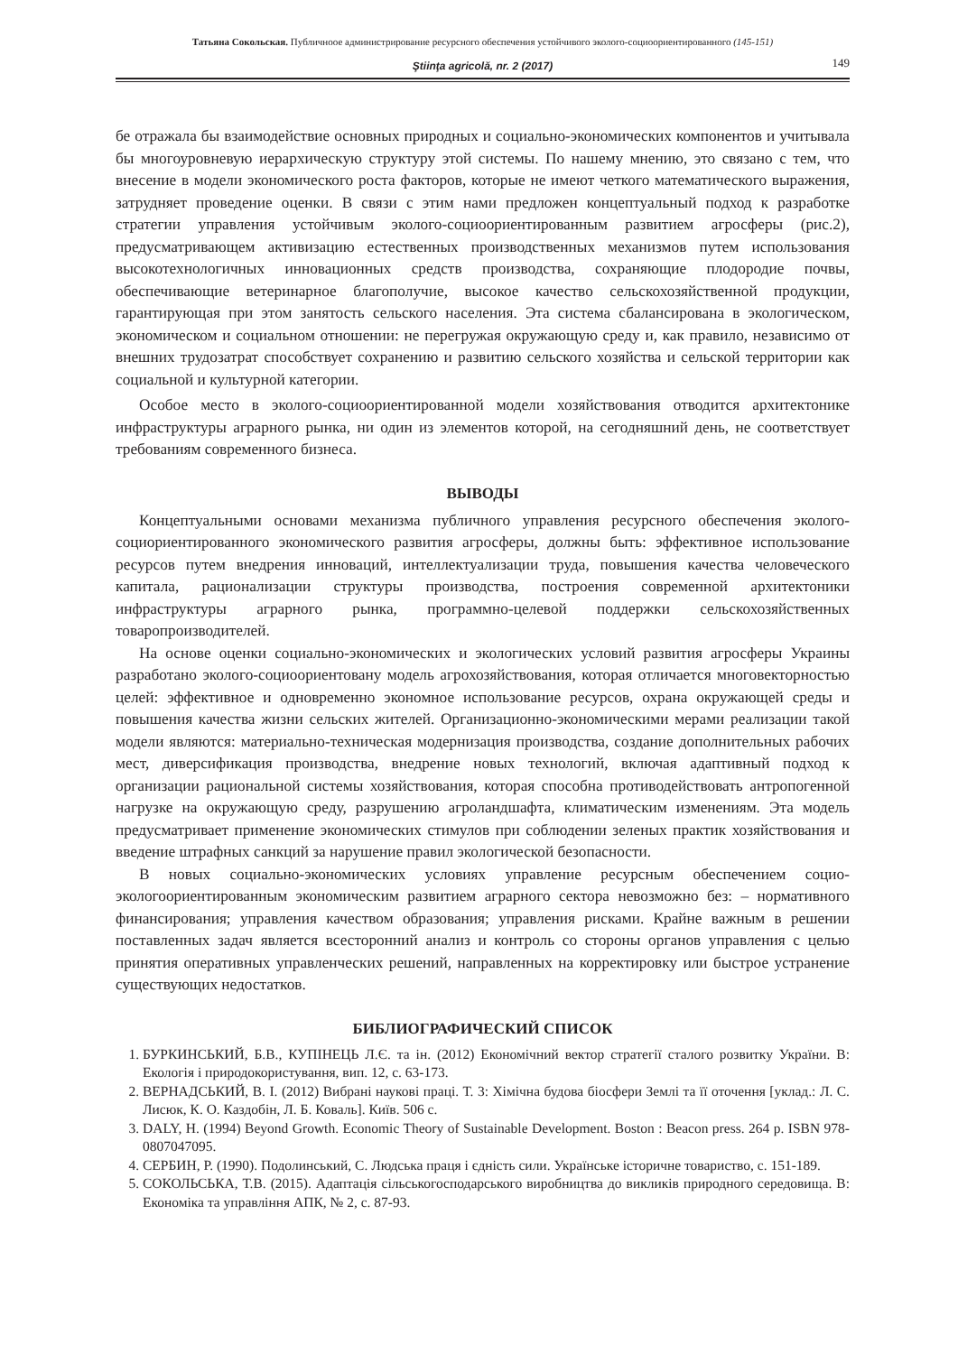Татьяна Сокольская. Публичноое администрирование ресурсного обеспечения устойчивого эколого-социоориентированного (145-151)
Ştiinţa agricolă, nr. 2 (2017) 149
бе отражала бы взаимодействие основных природных и социально-экономических компонентов и учитывала бы многоуровневую иерархическую структуру этой системы. По нашему мнению, это связано с тем, что внесение в модели экономического роста факторов, которые не имеют четкого математического выражения, затрудняет проведение оценки. В связи с этим нами предложен концептуальный подход к разработке стратегии управления устойчивым эколого-социоориентированным развитием агросферы (рис.2), предусматривающем активизацию естественных производственных механизмов путем использования высокотехнологичных инновационных средств производства, сохраняющие плодородие почвы, обеспечивающие ветеринарное благополучие, высокое качество сельскохозяйственной продукции, гарантирующая при этом занятость сельского населения. Эта система сбалансирована в экологическом, экономическом и социальном отношении: не перегружая окружающую среду и, как правило, независимо от внешних трудозатрат способствует сохранению и развитию сельского хозяйства и сельской территории как социальной и культурной категории.
Особое место в эколого-социоориентированной модели хозяйствования отводится архитектонике инфраструктуры аграрного рынка, ни один из элементов которой, на сегодняшний день, не соответствует требованиям современного бизнеса.
ВЫВОДЫ
Концептуальными основами механизма публичного управления ресурсного обеспечения эколого-социориентированного экономического развития агросферы, должны быть: эффективное использование ресурсов путем внедрения инноваций, интеллектуализации труда, повышения качества человеческого капитала, рационализации структуры производства, построения современной архитектоники инфраструктуры аграрного рынка, программно-целевой поддержки сельскохозяйственных товаропроизводителей.
На основе оценки социально-экономических и экологических условий развития агросферы Украины разработано эколого-социоориентовану модель агрохозяйствования, которая отличается многовекторностью целей: эффективное и одновременно экономное использование ресурсов, охрана окружающей среды и повышения качества жизни сельских жителей. Организационно-экономическими мерами реализации такой модели являются: материально-техническая модернизация производства, создание дополнительных рабочих мест, диверсификация производства, внедрение новых технологий, включая адаптивный подход к организации рациональной системы хозяйствования, которая способна противодействовать антропогенной нагрузке на окружающую среду, разрушению агроландшафта, климатическим изменениям. Эта модель предусматривает применение экономических стимулов при соблюдении зеленых практик хозяйствования и введение штрафных санкций за нарушение правил экологической безопасности.
В новых социально-экономических условиях управление ресурсным обеспечением социо-экологоориентированным экономическим развитием аграрного сектора невозможно без: – нормативного финансирования; управления качеством образования; управления рисками. Крайне важным в решении поставленных задач является всесторонний анализ и контроль со стороны органов управления с целью принятия оперативных управленческих решений, направленных на корректировку или быстрое устранение существующих недостатков.
БИБЛИОГРАФИЧЕСКИЙ СПИСОК
1. БУРКИНСЬКИЙ, Б.В., КУПІНЕЦЬ Л.Є. та ін. (2012) Економічний вектор стратегії сталого розвитку України. В: Екологія і природокористування, вип. 12, с. 63-173.
2. ВЕРНАДСЬКИЙ, В. І. (2012) Вибрані наукові праці. Т. 3: Хімічна будова біосфери Землі та її оточення [уклад.: Л. С. Лисюк, К. О. Каздобін, Л. Б. Коваль]. Київ. 506 с.
3. DALY, H. (1994) Beyond Growth. Economic Theory of Sustainable Development. Boston : Beacon press. 264 p. ISBN 978-0807047095.
4. СЕРБИН, Р. (1990). Подолинський, С. Людська праця і єдність сили. Українське історичне товариство, с. 151-189.
5. СОКОЛЬСЬКА, Т.В. (2015). Адаптація сільськогосподарського виробництва до викликів природного середовища. В: Економіка та управління АПК, № 2, с. 87-93.